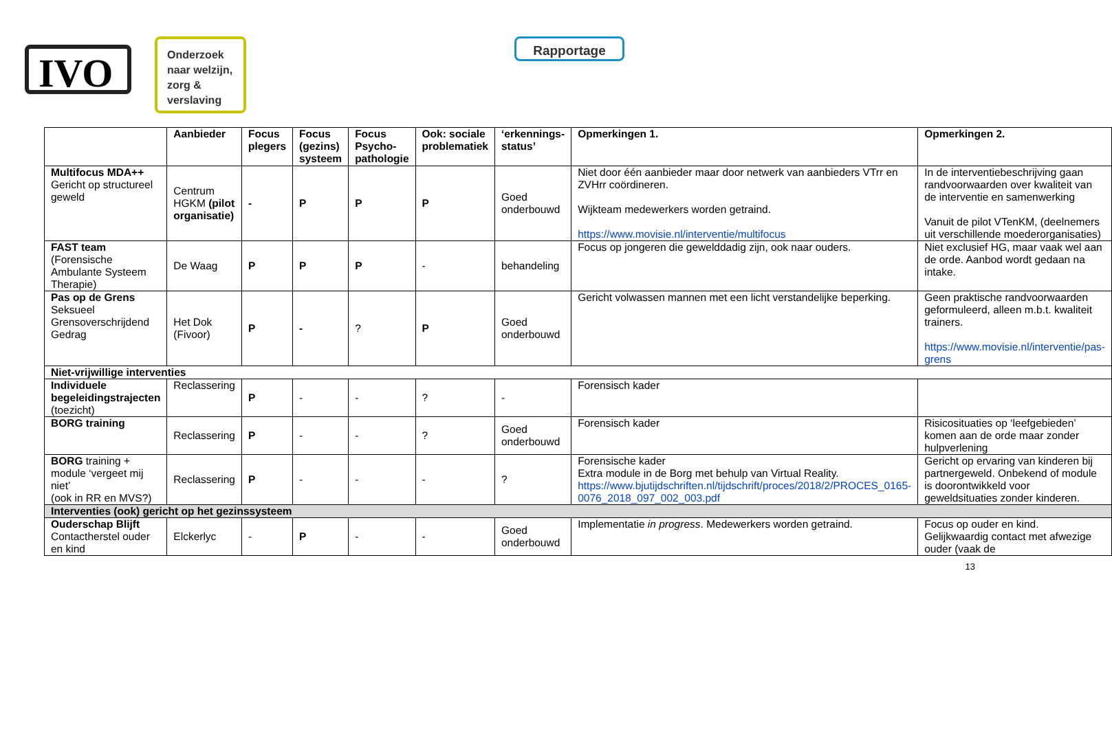IVO
Onderzoek naar welzijn, zorg & verslaving
Rapportage
| | Aanbieder | Focus plegers | Focus (gezins) systeem | Focus Psycho-pathologie | Ook: sociale problematiek | ‘erkennings-status’ | Opmerkingen 1. | Opmerkingen 2. |
| --- | --- | --- | --- | --- | --- | --- | --- | --- |
| Multifocus MDA++ Gericht op structureel geweld | Centrum HGKM (pilot organisatie) | - | P | P | P | Goed onderbouwd | Niet door één aanbieder maar door netwerk van aanbieders VTrr en ZVHrr coördineren. Wijkteam medewerkers worden getraind. https://www.movisie.nl/interventie/multifocus | In de interventiebeschrijving gaan randvoorwaarden over kwaliteit van de interventie en samenwerking Vanuit de pilot VTenKM, (deelnemers uit verschillende moederorganisaties) |
| FAST team (Forensische Ambulante Systeem Therapie) | De Waag | P | P | P | - | behandeling | Focus op jongeren die gewelddadig zijn, ook naar ouders. | Niet exclusief HG, maar vaak wel aan de orde. Aanbod wordt gedaan na intake. |
| Pas op de Grens Seksueel Grensoverschrijdend Gedrag | Het Dok (Fivoor) | P | - | ? | P | Goed onderbouwd | Gericht volwassen mannen met een licht verstandelijke beperking. | Geen praktische randvoorwaarden geformuleerd, alleen m.b.t. kwaliteit trainers. https://www.movisie.nl/interventie/pas-grens |
| Niet-vrijwillige interventies | | | | | | | | |
| Individuele begeleidingstrajecten (toezicht) | Reclassering | P | - | - | ? | - | Forensisch kader | |
| BORG training | Reclassering | P | - | - | ? | Goed onderbouwd | Forensisch kader | Risicosituaties op ‘leefgebieden’ komen aan de orde maar zonder hulpverlening |
| BORG training + module ‘vergeet mij niet’ (ook in RR en MVS?) | Reclassering | P | - | - | - | ? | Forensische kader Extra module in de Borg met behulp van Virtual Reality. https://www.bjutijdschriften.nl/tijdschrift/proces/2018/2/PROCES_0165-0076_2018_097_002_003.pdf | Gericht op ervaring van kinderen bij partnergeweld. Onbekend of module is doorontwikkeld voor geweldsituaties zonder kinderen. |
| Interventies (ook) gericht op het gezinssysteem | | | | | | | | |
| Ouderschap Blijft Contactherstel ouder en kind | Elckerlyc | - | P | - | - | Goed onderbouwd | Implementatie in progress . Medewerkers worden getraind. | Focus op ouder en kind. Gelijkwaardig contact met afwezige ouder (vaak de |
13